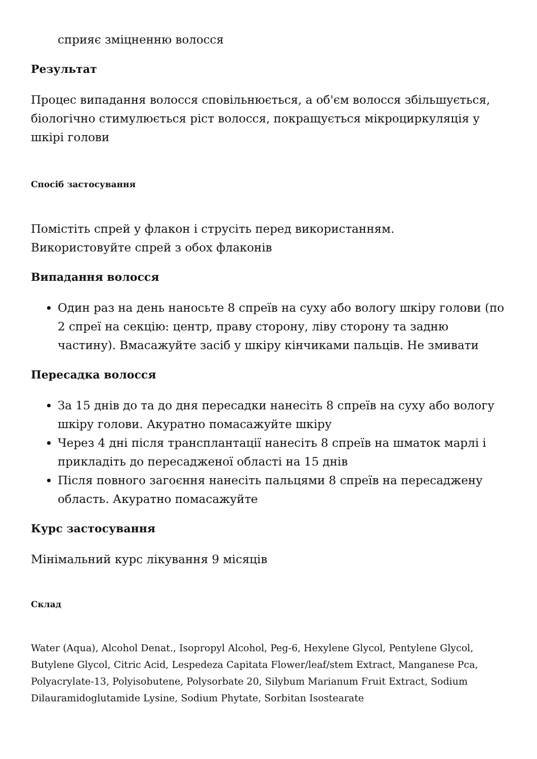сприяє зміцненню волосся
Результат
Процес випадання волосся сповільнюється, а об'єм волосся збільшується, біологічно стимулюється ріст волосся, покращується мікроциркуляція у шкірі голови
Спосіб застосування
Помістіть спрей у флакон і струсіть перед використанням.
Використовуйте спрей з обох флаконів
Випадання волосся
Один раз на день наносьте 8 спреїв на суху або вологу шкіру голови (по 2 спреї на секцію: центр, праву сторону, ліву сторону та задню частину). Вмасажуйте засіб у шкіру кінчиками пальців. Не змивати
Пересадка волосся
За 15 днів до та до дня пересадки нанесіть 8 спреїв на суху або вологу шкіру голови. Акуратно помасажуйте шкіру
Через 4 дні після трансплантації нанесіть 8 спреїв на шматок марлі і прикладіть до пересадженої області на 15 днів
Після повного загоєння нанесіть пальцями 8 спреїв на пересаджену область. Акуратно помасажуйте
Курс застосування
Мінімальний курс лікування 9 місяців
Склад
Water (Aqua), Alcohol Denat., Isopropyl Alcohol, Peg-6, Hexylene Glycol, Pentylene Glycol, Butylene Glycol, Citric Acid, Lespedeza Capitata Flower/leaf/stem Extract, Manganese Pca, Polyacrylate-13, Polyisobutene, Polysorbate 20, Silybum Marianum Fruit Extract, Sodium Dilauramidoglutamide Lysine, Sodium Phytate, Sorbitan Isostearate